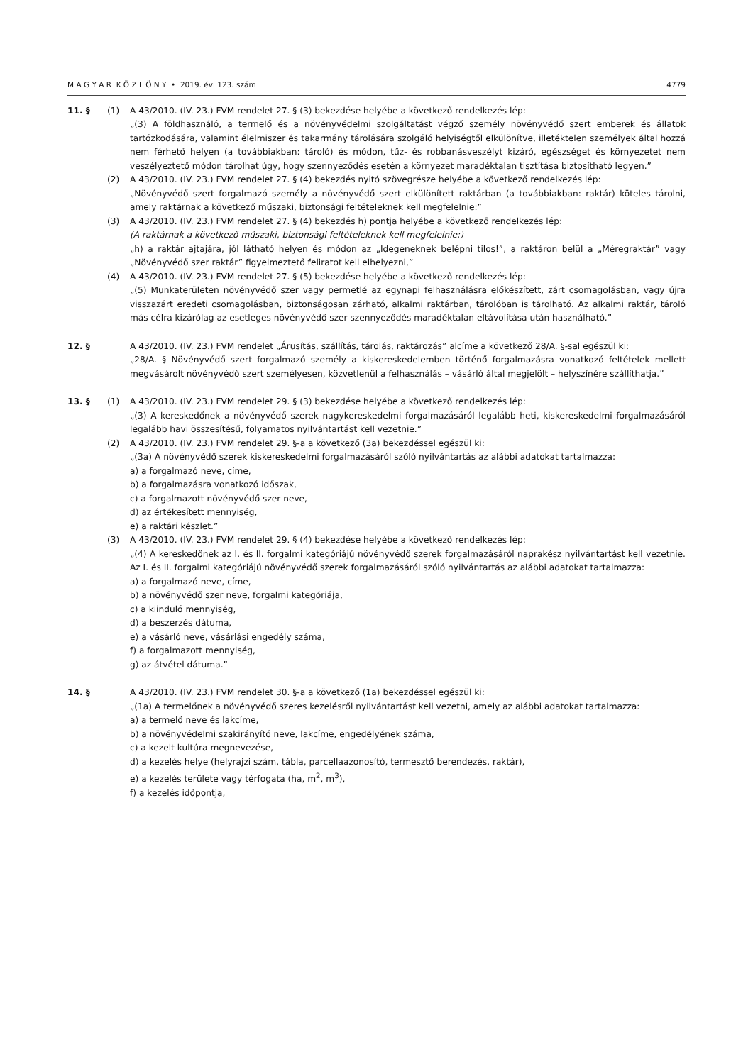M A G Y A R K Ö Z L Ö N Y • 2019. évi 123. szám 4779
11. § (1) A 43/2010. (IV. 23.) FVM rendelet 27. § (3) bekezdése helyébe a következő rendelkezés lép:
„(3) A földhasználó, a termelő és a növényvédelmi szolgáltatást végző személy növényvédő szert emberek és állatok tartózkodására, valamint élelmiszer és takarmány tárolására szolgáló helyiségtől elkülönítve, illetéktelen személyek által hozzá nem férhető helyen (a továbbiakban: tároló) és módon, tűz- és robbanásveszélyt kizáró, egészséget és környezetet nem veszélyeztető módon tárolhat úgy, hogy szennyeződés esetén a környezet maradéktalan tisztítása biztosítható legyen.”
(2) A 43/2010. (IV. 23.) FVM rendelet 27. § (4) bekezdés nyitó szövegrésze helyébe a következő rendelkezés lép:
„Növényvédő szert forgalmazó személy a növényvédő szert elkülönített raktárban (a továbbiakban: raktár) köteles tárolni, amely raktárnak a következő műszaki, biztonsági feltételeknek kell megfelelnie:”
(3) A 43/2010. (IV. 23.) FVM rendelet 27. § (4) bekezdés h) pontja helyébe a következő rendelkezés lép:
(A raktárnak a következő műszaki, biztonsági feltételeknek kell megfelelnie:)
„h) a raktár ajtajára, jól látható helyen és módon az „Idegeneknek belépni tilos!”, a raktáron belül a „Méregraktár” vagy „Növényvédő szer raktár” figyelmeztető feliratot kell elhelyezni,”
(4) A 43/2010. (IV. 23.) FVM rendelet 27. § (5) bekezdése helyébe a következő rendelkezés lép:
„(5) Munkaterületen növényvédő szer vagy permetlé az egynapi felhasználásra előkészített, zárt csomagolásban, vagy újra visszazárt eredeti csomagolásban, biztonságosan zárható, alkalmi raktárban, tárolóban is tárolható. Az alkalmi raktár, tároló más célra kizárólag az esetleges növényvédő szer szennyeződés maradéktalan eltávolítása után használható.”
12. § A 43/2010. (IV. 23.) FVM rendelet „Árusítás, szállítás, tárolás, raktározás” alcíme a következő 28/A. §-sal egészül ki:
„28/A. § Növényvédő szert forgalmazó személy a kiskereskedelemben történő forgalmazásra vonatkozó feltételek mellett megvásárolt növényvédő szert személyesen, közvetlenül a felhasználás – vásárló által megjelölt – helyszínére szállíthatja.”
13. § (1) A 43/2010. (IV. 23.) FVM rendelet 29. § (3) bekezdése helyébe a következő rendelkezés lép:
„(3) A kereskedőnek a növényvédő szerek nagykereskedelmi forgalmazásáról legalább heti, kiskereskedelmi forgalmazásáról legalább havi összesítésű, folyamatos nyilvántartást kell vezetnie.”
(2) A 43/2010. (IV. 23.) FVM rendelet 29. §-a a következő (3a) bekezdéssel egészül ki:
„(3a) A növényvédő szerek kiskereskedelmi forgalmazásáról szóló nyilvántartás az alábbi adatokat tartalmazza:
a) a forgalmazó neve, címe,
b) a forgalmazásra vonatkozó időszak,
c) a forgalmazott növényvédő szer neve,
d) az értékesített mennyiség,
e) a raktári készlet.”
(3) A 43/2010. (IV. 23.) FVM rendelet 29. § (4) bekezdése helyébe a következő rendelkezés lép:
„(4) A kereskedőnek az I. és II. forgalmi kategóriájú növényvédő szerek forgalmazásáról naprakész nyilvántartást kell vezetnie. Az I. és II. forgalmi kategóriájú növényvédő szerek forgalmazásáról szóló nyilvántartás az alábbi adatokat tartalmazza:
a) a forgalmazó neve, címe,
b) a növényvédő szer neve, forgalmi kategóriája,
c) a kiinduló mennyiség,
d) a beszerzés dátuma,
e) a vásárló neve, vásárlási engedély száma,
f) a forgalmazott mennyiség,
g) az átvétel dátuma.”
14. § A 43/2010. (IV. 23.) FVM rendelet 30. §-a a következő (1a) bekezdéssel egészül ki:
„(1a) A termelőnek a növényvédő szeres kezelésről nyilvántartást kell vezetni, amely az alábbi adatokat tartalmazza:
a) a termelő neve és lakcíme,
b) a növényvédelmi szakirányító neve, lakcíme, engedélyének száma,
c) a kezelt kultúra megnevezése,
d) a kezelés helye (helyrajzi szám, tábla, parcellaazonosító, termesztő berendezés, raktár),
e) a kezelés területe vagy térfogata (ha, m<sup>2</sup>, m<sup>3</sup>),
f) a kezelés időpontja,